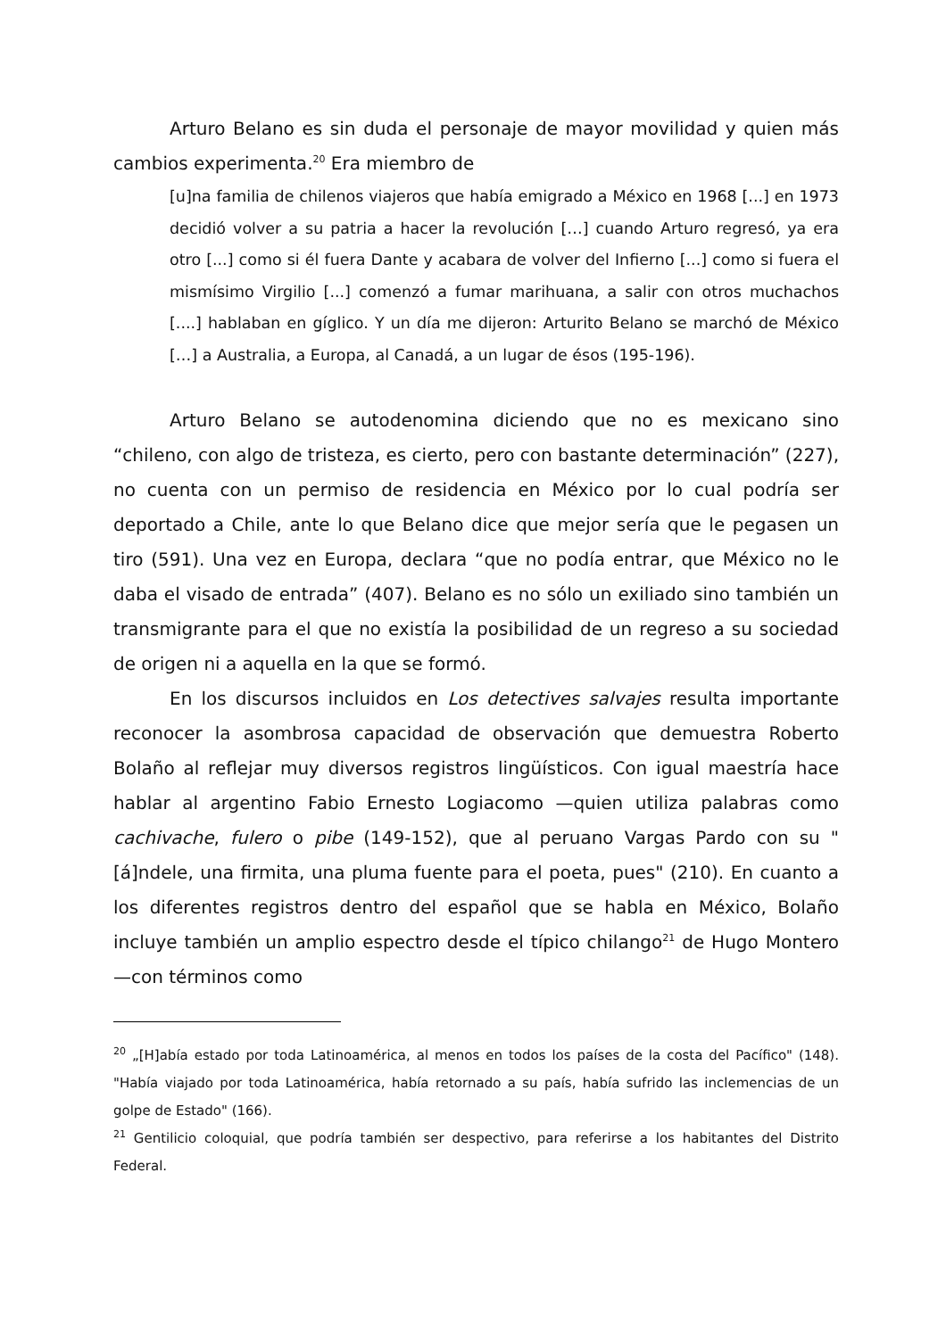Arturo Belano es sin duda el personaje de mayor movilidad y quien más cambios experimenta.<sup>20</sup> Era miembro de
[u]na familia de chilenos viajeros que había emigrado a México en 1968 [...] en 1973 decidió volver a su patria a hacer la revolución […] cuando Arturo regresó, ya era otro [...] como si él fuera Dante y acabara de volver del Infierno [...] como si fuera el mismísimo Virgilio [...] comenzó a fumar marihuana, a salir con otros muchachos [....] hablaban en gíglico. Y un día me dijeron: Arturito Belano se marchó de México […] a Australia, a Europa, al Canadá, a un lugar de ésos (195-196).
Arturo Belano se autodenomina diciendo que no es mexicano sino “chileno, con algo de tristeza, es cierto, pero con bastante determinación” (227), no cuenta con un permiso de residencia en México por lo cual podría ser deportado a Chile, ante lo que Belano dice que mejor sería que le pegasen un tiro (591). Una vez en Europa, declara “que no podía entrar, que México no le daba el visado de entrada” (407). Belano es no sólo un exiliado sino también un transmigrante para el que no existía la posibilidad de un regreso a su sociedad de origen ni a aquella en la que se formó.
En los discursos incluidos en Los detectives salvajes resulta importante reconocer la asombrosa capacidad de observación que demuestra Roberto Bolaño al reflejar muy diversos registros lingüísticos. Con igual maestría hace hablar al argentino Fabio Ernesto Logiacomo —quien utiliza palabras como cachivache, fulero o pibe (149-152), que al peruano Vargas Pardo con su "[á]ndele, una firmita, una pluma fuente para el poeta, pues" (210). En cuanto a los diferentes registros dentro del español que se habla en México, Bolaño incluye también un amplio espectro desde el típico chilango<sup>21</sup> de Hugo Montero —con términos como
<sup>20</sup> „[H]abía estado por toda Latinoamérica, al menos en todos los países de la costa del Pacífico" (148). "Había viajado por toda Latinoamérica, había retornado a su país, había sufrido las inclemencias de un golpe de Estado" (166).
<sup>21</sup> Gentilicio coloquial, que podría también ser despectivo, para referirse a los habitantes del Distrito Federal.